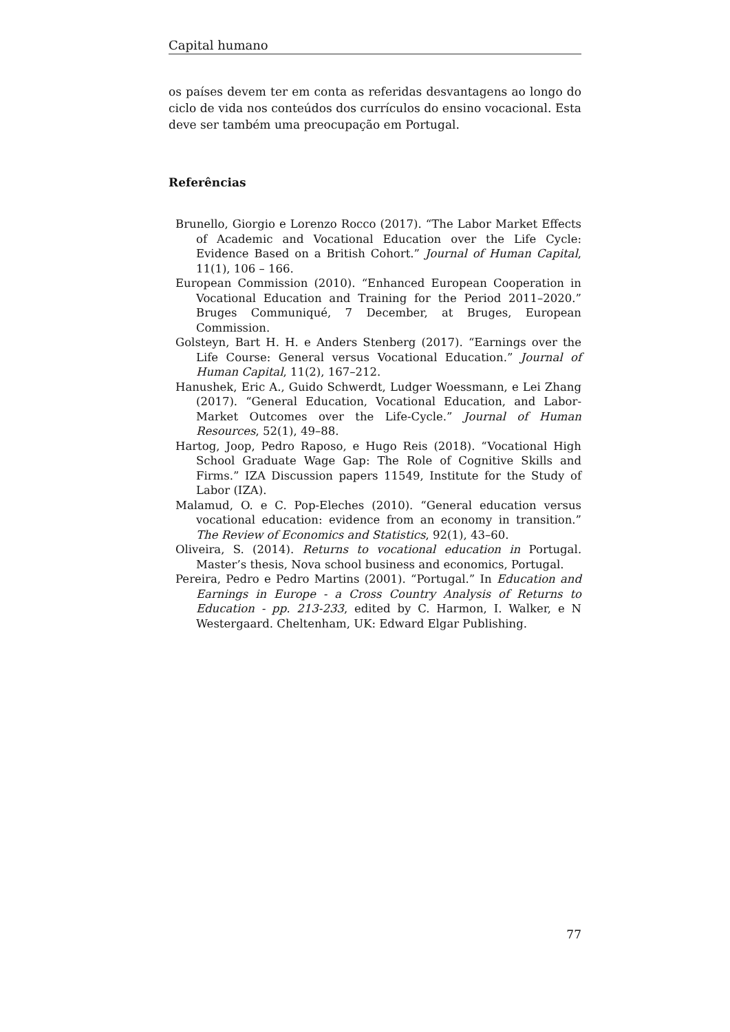Capital humano
os países devem ter em conta as referidas desvantagens ao longo do ciclo de vida nos conteúdos dos currículos do ensino vocacional. Esta deve ser também uma preocupação em Portugal.
Referências
Brunello, Giorgio e Lorenzo Rocco (2017). “The Labor Market Effects of Academic and Vocational Education over the Life Cycle: Evidence Based on a British Cohort.” Journal of Human Capital, 11(1), 106 – 166.
European Commission (2010). “Enhanced European Cooperation in Vocational Education and Training for the Period 2011–2020.” Bruges Communiqué, 7 December, at Bruges, European Commission.
Golsteyn, Bart H. H. e Anders Stenberg (2017). “Earnings over the Life Course: General versus Vocational Education.” Journal of Human Capital, 11(2), 167–212.
Hanushek, Eric A., Guido Schwerdt, Ludger Woessmann, e Lei Zhang (2017). “General Education, Vocational Education, and Labor-Market Outcomes over the Life-Cycle.” Journal of Human Resources, 52(1), 49–88.
Hartog, Joop, Pedro Raposo, e Hugo Reis (2018). “Vocational High School Graduate Wage Gap: The Role of Cognitive Skills and Firms.” IZA Discussion papers 11549, Institute for the Study of Labor (IZA).
Malamud, O. e C. Pop-Eleches (2010). “General education versus vocational education: evidence from an economy in transition.” The Review of Economics and Statistics, 92(1), 43–60.
Oliveira, S. (2014). Returns to vocational education in Portugal. Master’s thesis, Nova school business and economics, Portugal.
Pereira, Pedro e Pedro Martins (2001). “Portugal.” In Education and Earnings in Europe - a Cross Country Analysis of Returns to Education - pp. 213-233, edited by C. Harmon, I. Walker, e N Westergaard. Cheltenham, UK: Edward Elgar Publishing.
77